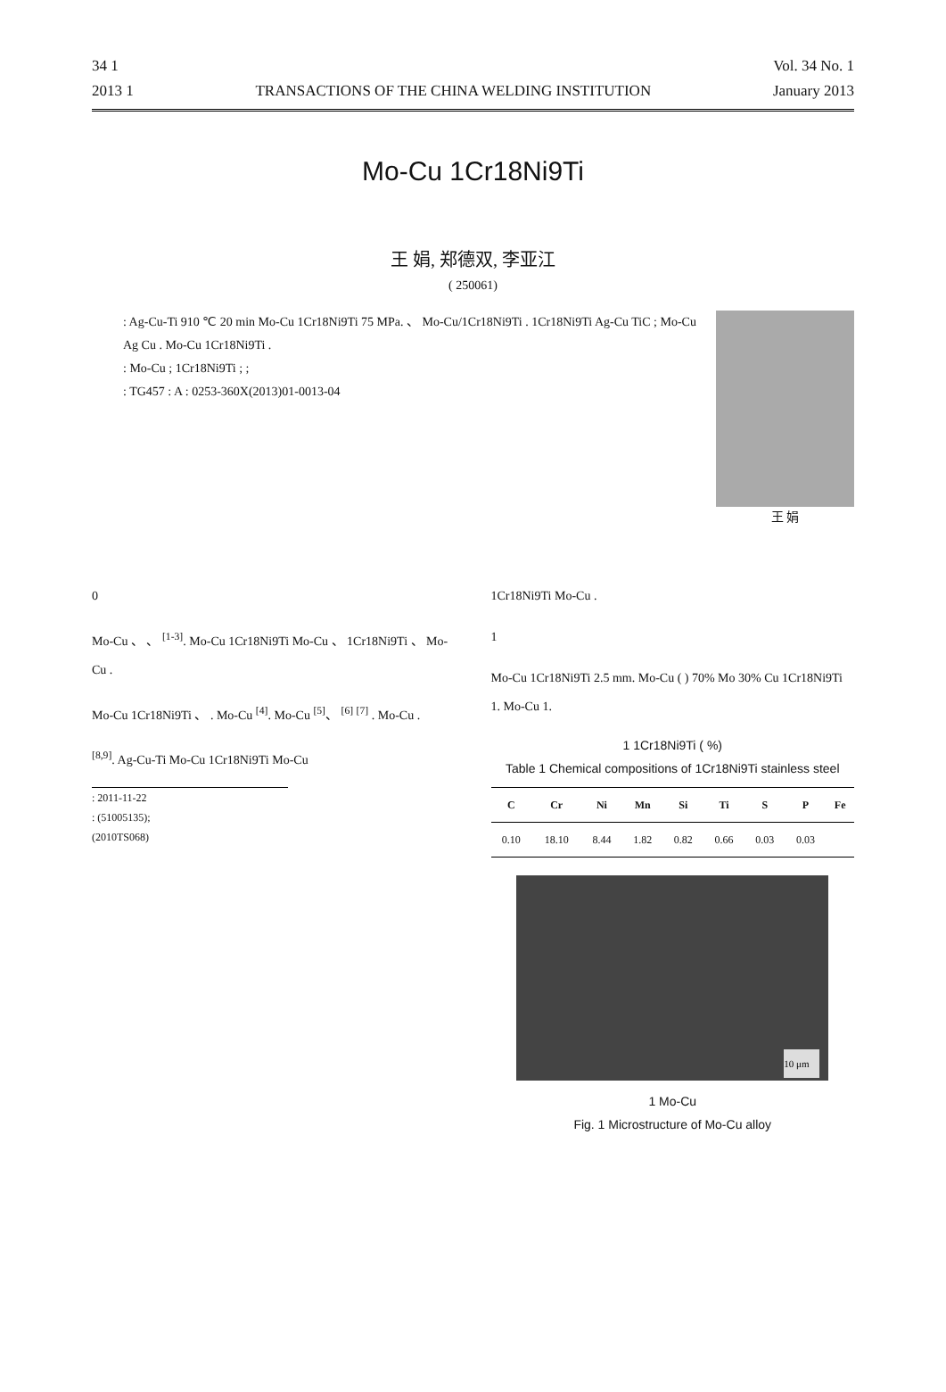34 1 Vol. 34 No. 1
2013 1 TRANSACTIONS OF THE CHINA WELDING INSTITUTION January 2013
Mo-Cu 1Cr18Ni9Ti
王 娟, 郑德双, 李亚江
( 250061)
: Ag-Cu-Ti 910 ℃ 20 min Mo-Cu 1Cr18Ni9Ti 75 MPa. 、 Mo-Cu/1Cr18Ni9Ti . 1Cr18Ni9Ti Ag-Cu TiC ; Mo-Cu Ag Cu . Mo-Cu 1Cr18Ni9Ti .
: Mo-Cu ; 1Cr18Ni9Ti ; ;
: TG457 : A : 0253-360X(2013)01-0013-04
王 娟
0
Mo-Cu 、 、 <sup>[1-3]</sup>. Mo-Cu 1Cr18Ni9Ti Mo-Cu 、 1Cr18Ni9Ti 、 Mo-Cu .
Mo-Cu 1Cr18Ni9Ti 、 . Mo-Cu <sup>[4]</sup>. Mo-Cu <sup>[5]</sup>、 <sup>[6]</sup> <sup>[7]</sup> . Mo-Cu .
<sup>[8,9]</sup>. Ag-Cu-Ti Mo-Cu 1Cr18Ni9Ti Mo-Cu
: 2011-11-22
: (51005135);
(2010TS068)
1Cr18Ni9Ti Mo-Cu .
1
Mo-Cu 1Cr18Ni9Ti 2.5 mm. Mo-Cu ( ) 70% Mo 30% Cu 1Cr18Ni9Ti 1. Mo-Cu 1.
1 1Cr18Ni9Ti ( %)
Table 1 Chemical compositions of 1Cr18Ni9Ti stainless steel
| C | Cr | Ni | Mn | Si | Ti | S | P | Fe |
| --- | --- | --- | --- | --- | --- | --- | --- | --- |
| 0.10 | 18.10 | 8.44 | 1.82 | 0.82 | 0.66 | 0.03 | 0.03 | |
10 μm
1 Mo-Cu
Fig. 1 Microstructure of Mo-Cu alloy